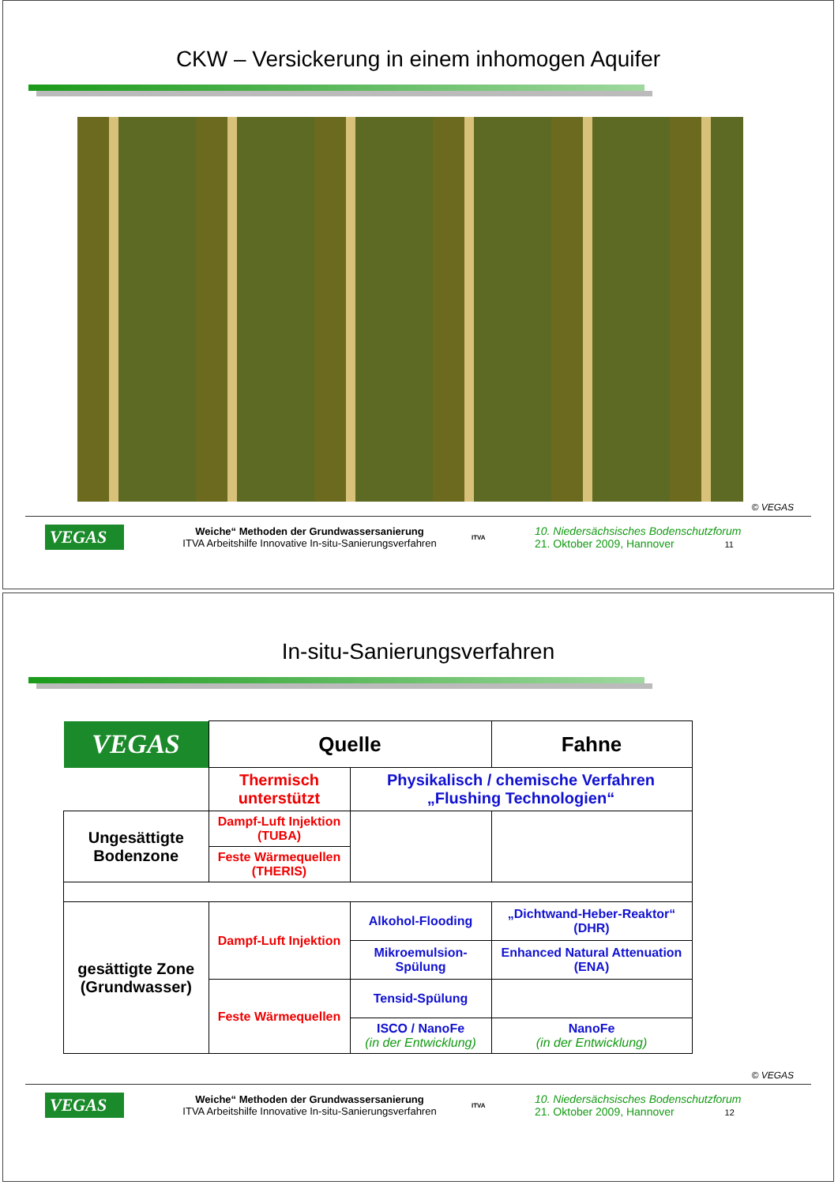CKW – Versickerung in einem inhomogen Aquifer
© VEGAS
VEGAS
Weiche“ Methoden der Grundwassersanierung
ITVA Arbeitshilfe Innovative In-situ-Sanierungsverfahren
ITVA
10. Niedersächsisches Bodenschutzforum
21. Oktober 2009, Hannover 11
In-situ-Sanierungsverfahren
| VEGAS | Quelle | | Fahne |
| | Thermisch unterstützt | Physikalisch / chemische Verfahren „Flushing Technologien“ | |
| Ungesättigte Bodenzone | Dampf-Luft Injektion (TUBA) | | |
| | Feste Wärmequellen (THERIS) | | |
| gesättigte Zone (Grundwasser) | Dampf-Luft Injektion | Alkohol-Flooding | „Dichtwand-Heber-Reaktor“ (DHR) |
| | | Mikroemulsion-Spülung | Enhanced Natural Attenuation (ENA) |
| | Feste Wärmequellen | Tensid-Spülung | |
| | | ISCO / NanoFe (in der Entwicklung) | NanoFe (in der Entwicklung) |
© VEGAS
VEGAS
Weiche“ Methoden der Grundwassersanierung
ITVA Arbeitshilfe Innovative In-situ-Sanierungsverfahren
ITVA
10. Niedersächsisches Bodenschutzforum
21. Oktober 2009, Hannover 12